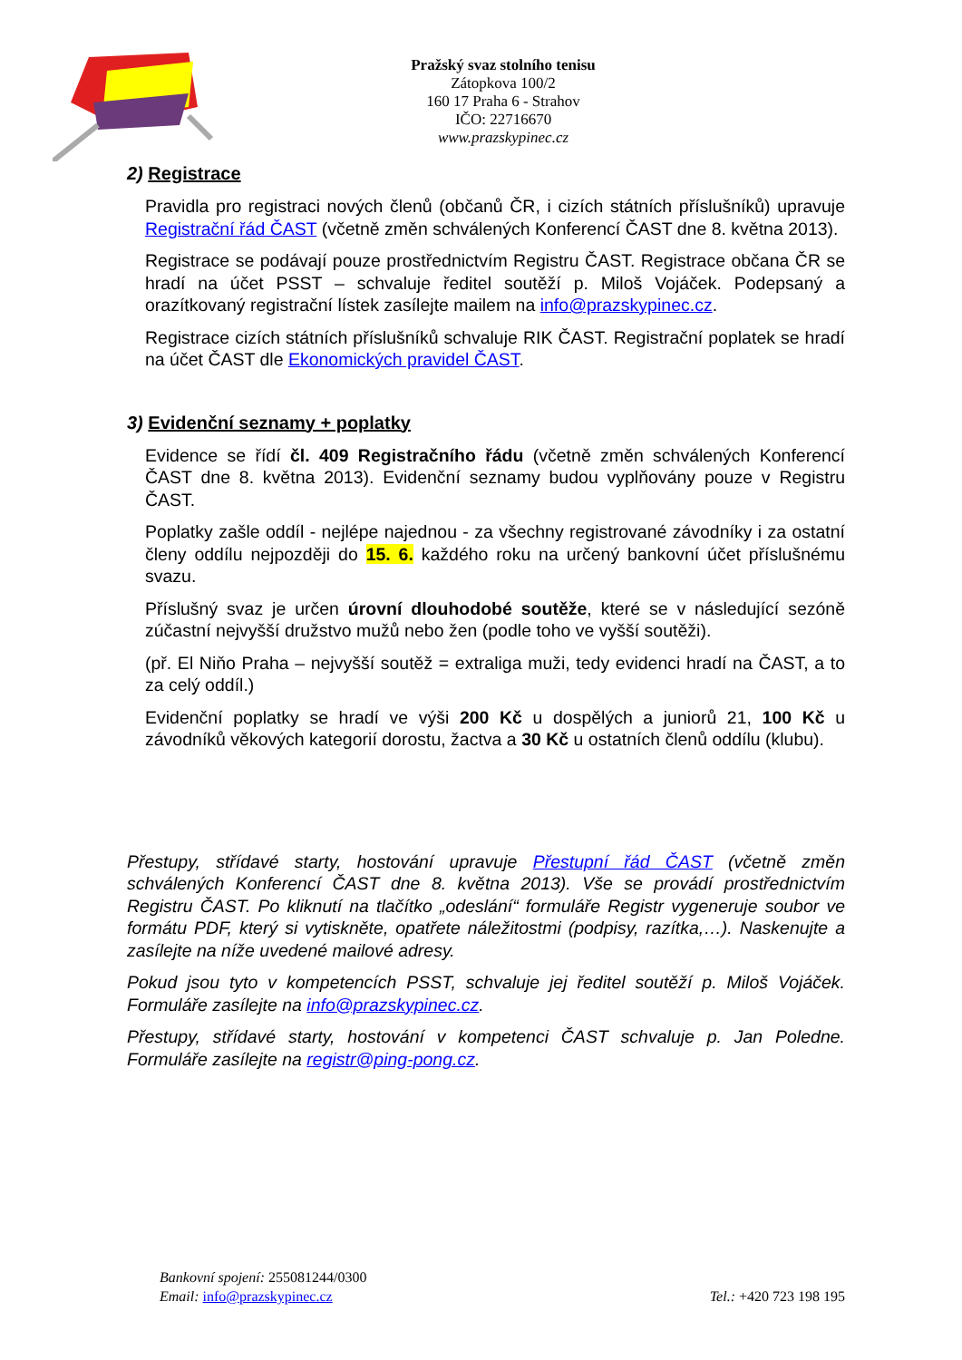Pražský svaz stolního tenisu
Zátopkova 100/2
160 17 Praha 6 - Strahov
IČO: 22716670
www.prazskypinec.cz
2) Registrace
Pravidla pro registraci nových členů (občanů ČR, i cizích státních příslušníků) upravuje Registrační řád ČAST (včetně změn schválených Konferencí ČAST dne 8. května 2013).
Registrace se podávají pouze prostřednictvím Registru ČAST. Registrace občana ČR se hradí na účet PSST – schvaluje ředitel soutěží p. Miloš Vojáček. Podepsaný a orazítkovaný registrační lístek zasílejte mailem na info@prazskypinec.cz.
Registrace cizích státních příslušníků schvaluje RIK ČAST. Registrační poplatek se hradí na účet ČAST dle Ekonomických pravidel ČAST.
3) Evidenční seznamy + poplatky
Evidence se řídí čl. 409 Registračního řádu (včetně změn schválených Konferencí ČAST dne 8. května 2013). Evidenční seznamy budou vyplňovány pouze v Registru ČAST.
Poplatky zašle oddíl - nejlépe najednou - za všechny registrované závodníky i za ostatní členy oddílu nejpozději do 15. 6. každého roku na určený bankovní účet příslušnému svazu.
Příslušný svaz je určen úrovní dlouhodobé soutěže, které se v následující sezóně zúčastní nejvyšší družstvo mužů nebo žen (podle toho ve vyšší soutěži).
(př. El Niňo Praha – nejvyšší soutěž = extraliga muži, tedy evidenci hradí na ČAST, a to za celý oddíl.)
Evidenční poplatky se hradí ve výši 200 Kč u dospělých a juniorů 21, 100 Kč u závodníků věkových kategorií dorostu, žactva a 30 Kč u ostatních členů oddílu (klubu).
Přestupy, střídavé starty, hostování upravuje Přestupní řád ČAST (včetně změn schválených Konferencí ČAST dne 8. května 2013). Vše se provádí prostřednictvím Registru ČAST. Po kliknutí na tlačítko „odeslání“ formuláře Registr vygeneruje soubor ve formátu PDF, který si vytiskněte, opatřete náležitostmi (podpisy, razítka,…). Naskenujte a zasílejte na níže uvedené mailové adresy.
Pokud jsou tyto v kompetencích PSST, schvaluje jej ředitel soutěží p. Miloš Vojáček. Formuláře zasílejte na info@prazskypinec.cz.
Přestupy, střídavé starty, hostování v kompetenci ČAST schvaluje p. Jan Poledne. Formuláře zasílejte na registr@ping-pong.cz.
Bankovní spojení: 255081244/0300
Email: info@prazskypinec.cz
Tel.: +420 723 198 195